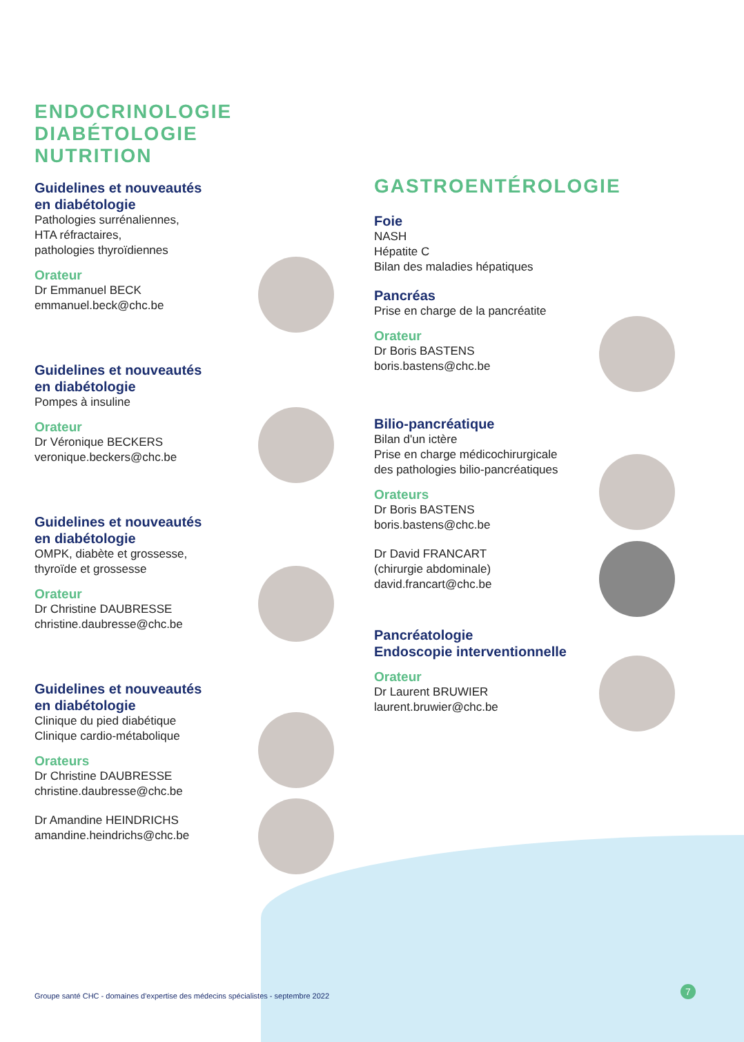ENDOCRINOLOGIE
DIABÉTOLOGIE
NUTRITION
Guidelines et nouveautés
en diabétologie
Pathologies surrénaliennes,
HTA réfractaires,
pathologies thyroïdiennes
Orateur
Dr Emmanuel BECK
emmanuel.beck@chc.be
Guidelines et nouveautés
en diabétologie
Pompes à insuline
Orateur
Dr Véronique BECKERS
veronique.beckers@chc.be
Guidelines et nouveautés
en diabétologie
OMPK, diabète et grossesse,
thyroïde et grossesse
Orateur
Dr Christine DAUBRESSE
christine.daubresse@chc.be
Guidelines et nouveautés
en diabétologie
Clinique du pied diabétique
Clinique cardio-métabolique
Orateurs
Dr Christine DAUBRESSE
christine.daubresse@chc.be
Dr Amandine HEINDRICHS
amandine.heindrichs@chc.be
GASTROENTÉROLOGIE
Foie
NASH
Hépatite C
Bilan des maladies hépatiques
Pancréas
Prise en charge de la pancréatite
Orateur
Dr Boris BASTENS
boris.bastens@chc.be
Bilio-pancréatique
Bilan d'un ictère
Prise en charge médicochirurgicale
des pathologies bilio-pancréatiques
Orateurs
Dr Boris BASTENS
boris.bastens@chc.be
Dr David FRANCART
(chirurgie abdominale)
david.francart@chc.be
Pancréatologie
Endoscopie interventionnelle
Orateur
Dr Laurent BRUWIER
laurent.bruwier@chc.be
Groupe santé CHC - domaines d'expertise des médecins spécialistes - septembre 2022
7